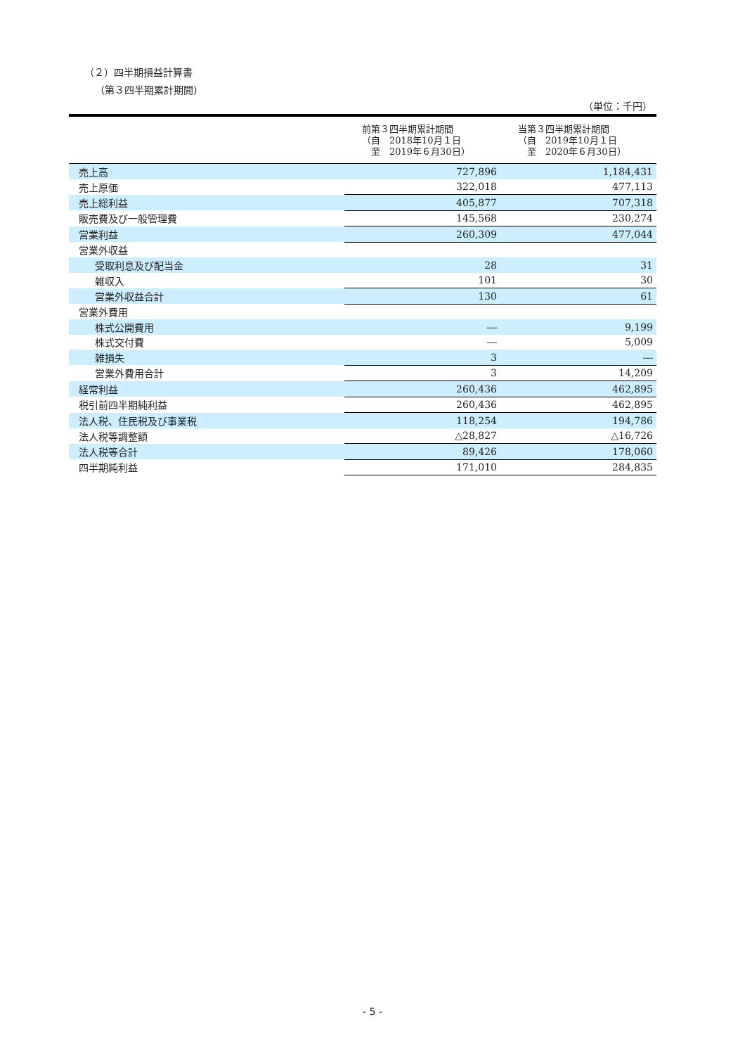（２）四半期損益計算書
（第３四半期累計期間）
（単位：千円）
| | 前第３四半期累計期間 （自 2018年10月１日 至 2019年６月30日） | 当第３四半期累計期間 （自 2019年10月１日 至 2020年６月30日） |
| --- | --- | --- |
| 売上高 | 727,896 | 1,184,431 |
| 売上原価 | 322,018 | 477,113 |
| 売上総利益 | 405,877 | 707,318 |
| 販売費及び一般管理費 | 145,568 | 230,274 |
| 営業利益 | 260,309 | 477,044 |
| 営業外収益 | | |
| 受取利息及び配当金 | 28 | 31 |
| 雑収入 | 101 | 30 |
| 営業外収益合計 | 130 | 61 |
| 営業外費用 | | |
| 株式公開費用 | ― | 9,199 |
| 株式交付費 | ― | 5,009 |
| 雑損失 | 3 | ― |
| 営業外費用合計 | 3 | 14,209 |
| 経常利益 | 260,436 | 462,895 |
| 税引前四半期純利益 | 260,436 | 462,895 |
| 法人税、住民税及び事業税 | 118,254 | 194,786 |
| 法人税等調整額 | △28,827 | △16,726 |
| 法人税等合計 | 89,426 | 178,060 |
| 四半期純利益 | 171,010 | 284,835 |
- 5 -